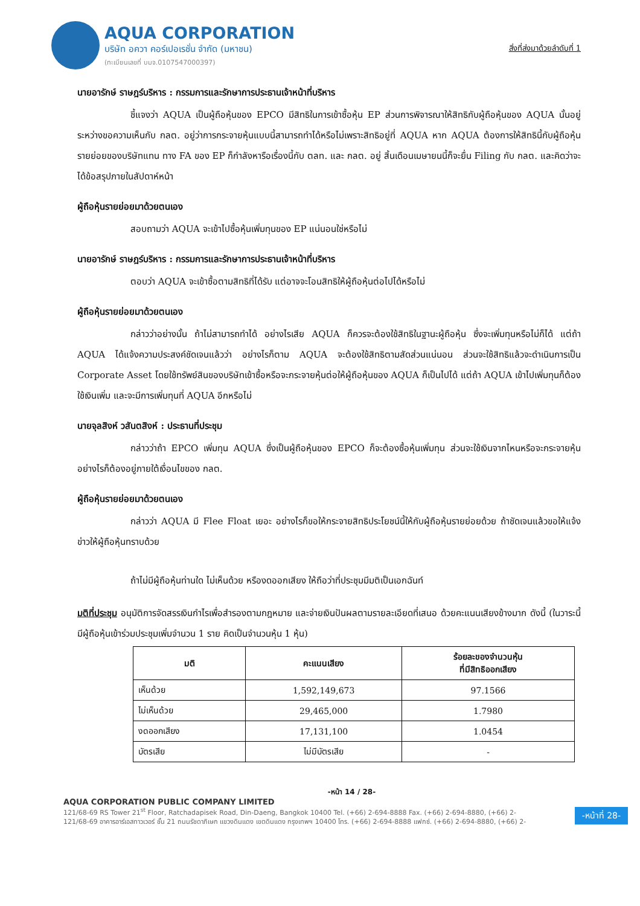AQUA CORPORATION
บริษัท อควา คอร์เปอเรชั่น จำกัด (มหาชน)
(ทะเบียนเลขที่ บมจ.0107547000397)
สิ่งที่ส่งมาด้วยลำดับที่ 1
นายอารักษ์ ราษฎร์บริหาร : กรรมการและรักษาการประธานเจ้าหน้าที่บริหาร
ชี้แจงว่า AQUA เป็นผู้ถือหุ้นของ EPCO มีสิทธิในการเข้าซื้อหุ้น EP ส่วนการพิจารณาให้สิทธิกับผู้ถือหุ้นของ AQUA นั้นอยู่ระหว่างขอความเห็นกับ กลต. อยู่ว่าการกระจายหุ้นแบบนี้สามารถทำได้หรือไม่เพราะสิทธิอยู่ที่ AQUA หาก AQUA ต้องการให้สิทธินี้กับผู้ถือหุ้นรายย่อยของบริษัทแทน ทาง FA ของ EP ก็กำลังหารือเรื่องนี้กับ ตลท. และ กลต. อยู่ สิ้นเดือนเมษายนนี้ก็จะยื่น Filing กับ กลต. และคิดว่าจะได้ข้อสรุปภายในสัปดาห์หน้า
ผู้ถือหุ้นรายย่อยมาด้วยตนเอง
สอบถามว่า AQUA จะเข้าไปซื้อหุ้นเพิ่มทุนของ EP แน่นอนใช่หรือไม่
นายอารักษ์ ราษฎร์บริหาร : กรรมการและรักษาการประธานเจ้าหน้าที่บริหาร
ตอบว่า AQUA จะเข้าซื้อตามสิทธิที่ได้รับ แต่อาจจะโอนสิทธิให้ผู้ถือหุ้นต่อไปได้หรือไม่
ผู้ถือหุ้นรายย่อยมาด้วยตนเอง
กล่าวว่าอย่างนั้น ถ้าไม่สามารถทำได้ อย่างไรเสีย AQUA ก็ควรจะต้องใช้สิทธิในฐานะผู้ถือหุ้น ซึ่งจะเพิ่มทุนหรือไม่ก็ได้ แต่ถ้า AQUA ได้แจ้งความประสงค์ชัดเจนแล้วว่า อย่างไรก็ตาม AQUA จะต้องใช้สิทธิตามสัดส่วนแน่นอน ส่วนจะใช้สิทธิแล้วจะดำเนินการเป็น Corporate Asset โดยใช้ทรัพย์สินของบริษัทเข้าซื้อหรือจะกระจายหุ้นต่อให้ผู้ถือหุ้นของ AQUA ก็เป็นไปได้ แต่ถ้า AQUA เข้าไปเพิ่มทุนก็ต้องใช้เงินเพิ่ม และจะมีการเพิ่มทุนที่ AQUA อีกหรือไม่
นายจุลสิงห์ วสันตสิงห์ : ประธานที่ประชุม
กล่าวว่าถ้า EPCO เพิ่มทุน AQUA ซึ่งเป็นผู้ถือหุ้นของ EPCO ก็จะต้องซื้อหุ้นเพิ่มทุน ส่วนจะใช้เงินจากไหนหรือจะกระจายหุ้นอย่างไรก็ต้องอยู่ภายใต้เงื่อนไขของ กลต.
ผู้ถือหุ้นรายย่อยมาด้วยตนเอง
กล่าวว่า AQUA มี Flee Float เยอะ อย่างไรก็ขอให้กระจายสิทธิประโยชน์นี้ให้กับผู้ถือหุ้นรายย่อยด้วย ถ้าชัดเจนแล้วขอให้แจ้งข่าวให้ผู้ถือหุ้นทราบด้วย
ถ้าไม่มีผู้ถือหุ้นท่านใด ไม่เห็นด้วย หรืองดออกเสียง ให้ถือว่าที่ประชุมมีมติเป็นเอกฉันท์
มติที่ประชุม อนุมัติการจัดสรรเงินกำไรเพื่อสำรองตามกฎหมาย และจ่ายเงินปันผลตามรายละเอียดที่เสนอ ด้วยคะแนนเสียงข้างมาก ดังนี้ (ในวาระนี้มีผู้ถือหุ้นเข้าร่วมประชุมเพิ่มจำนวน 1 ราย คิดเป็นจำนวนหุ้น 1 หุ้น)
| มติ | คะแนนเสียง | ร้อยละของจำนวนหุ้น ที่มีสิทธิออกเสียง |
| --- | --- | --- |
| เห็นด้วย | 1,592,149,673 | 97.1566 |
| ไม่เห็นด้วย | 29,465,000 | 1.7980 |
| งดออกเสียง | 17,131,100 | 1.0454 |
| บัตรเสีย | ไม่มีบัตรเสีย | - |
-หน้า 14 / 28-
AQUA CORPORATION PUBLIC COMPANY LIMITED
121/68-69 RS Tower 21<sup>st</sup> Floor, Ratchadapisek Road, Din-Daeng, Bangkok 10400 Tel. (+66) 2-694-8888 Fax. (+66) 2-694-8880, (+66) 2-
121/68-69 อาคารอาร์เอสทาวเวอร์ ชั้น 21 ถนนรัชดาภิเษก แขวงดินแดง เขตดินแดง กรุงเทพฯ 10400 โทร. (+66) 2-694-8888 แฟกซ์. (+66) 2-694-8880, (+66) 2-
-หน้าที่ 28-